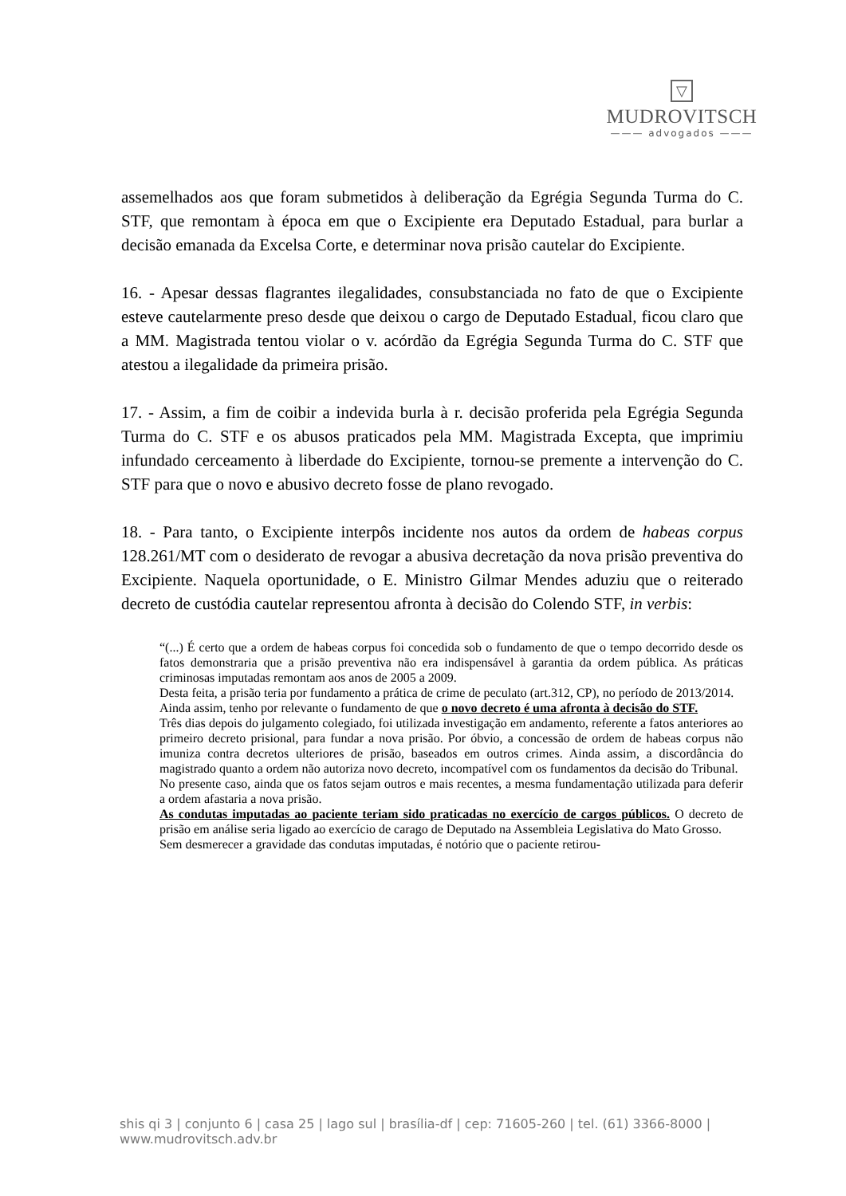▽
MUDROVITSCH
——— advogados ———
assemelhados aos que foram submetidos à deliberação da Egrégia Segunda Turma do C. STF, que remontam à época em que o Excipiente era Deputado Estadual, para burlar a decisão emanada da Excelsa Corte, e determinar nova prisão cautelar do Excipiente.
16. - Apesar dessas flagrantes ilegalidades, consubstanciada no fato de que o Excipiente esteve cautelarmente preso desde que deixou o cargo de Deputado Estadual, ficou claro que a MM. Magistrada tentou violar o v. acórdão da Egrégia Segunda Turma do C. STF que atestou a ilegalidade da primeira prisão.
17. - Assim, a fim de coibir a indevida burla à r. decisão proferida pela Egrégia Segunda Turma do C. STF e os abusos praticados pela MM. Magistrada Excepta, que imprimiu infundado cerceamento à liberdade do Excipiente, tornou-se premente a intervenção do C. STF para que o novo e abusivo decreto fosse de plano revogado.
18. - Para tanto, o Excipiente interpôs incidente nos autos da ordem de habeas corpus 128.261/MT com o desiderato de revogar a abusiva decretação da nova prisão preventiva do Excipiente. Naquela oportunidade, o E. Ministro Gilmar Mendes aduziu que o reiterado decreto de custódia cautelar representou afronta à decisão do Colendo STF, in verbis:
“(...) É certo que a ordem de habeas corpus foi concedida sob o fundamento de que o tempo decorrido desde os fatos demonstraria que a prisão preventiva não era indispensável à garantia da ordem pública. As práticas criminosas imputadas remontam aos anos de 2005 a 2009.
Desta feita, a prisão teria por fundamento a prática de crime de peculato (art.312, CP), no período de 2013/2014.
Ainda assim, tenho por relevante o fundamento de que o novo decreto é uma afronta à decisão do STF.
Três dias depois do julgamento colegiado, foi utilizada investigação em andamento, referente a fatos anteriores ao primeiro decreto prisional, para fundar a nova prisão. Por óbvio, a concessão de ordem de habeas corpus não imuniza contra decretos ulteriores de prisão, baseados em outros crimes. Ainda assim, a discordância do magistrado quanto a ordem não autoriza novo decreto, incompatível com os fundamentos da decisão do Tribunal.
No presente caso, ainda que os fatos sejam outros e mais recentes, a mesma fundamentação utilizada para deferir a ordem afastaria a nova prisão.
As condutas imputadas ao paciente teriam sido praticadas no exercício de cargos públicos. O decreto de prisão em análise seria ligado ao exercício de carago de Deputado na Assembleia Legislativa do Mato Grosso.
Sem desmerecer a gravidade das condutas imputadas, é notório que o paciente retirou-
shis qi 3 | conjunto 6 | casa 25 | lago sul | brasília-df | cep: 71605-260 | tel. (61) 3366-8000 | www.mudrovitsch.adv.br